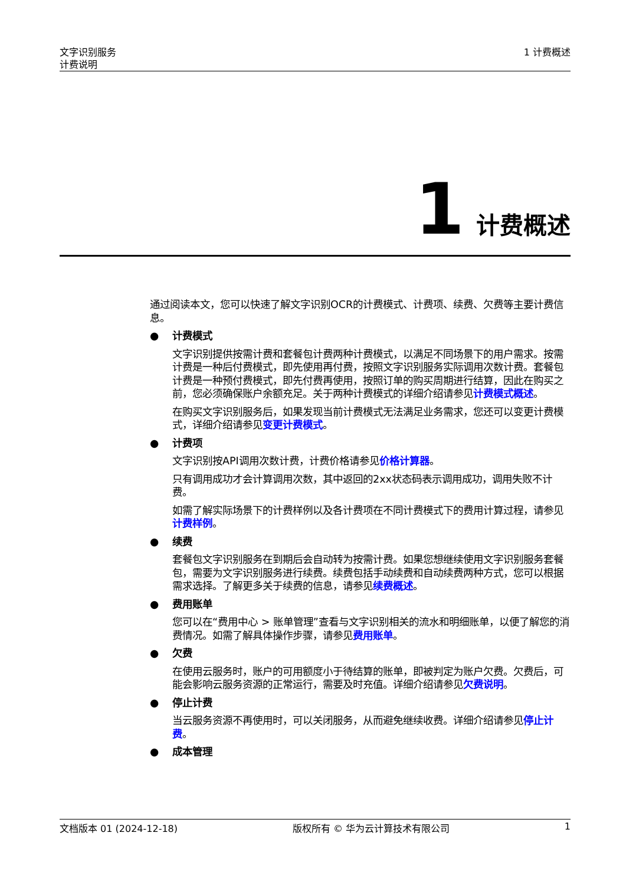文字识别服务
计费说明
1 计费概述
1 计费概述
通过阅读本文，您可以快速了解文字识别OCR的计费模式、计费项、续费、欠费等主要计费信息。
●
计费模式
文字识别提供按需计费和套餐包计费两种计费模式，以满足不同场景下的用户需求。按需计费是一种后付费模式，即先使用再付费，按照文字识别服务实际调用次数计费。套餐包计费是一种预付费模式，即先付费再使用，按照订单的购买周期进行结算，因此在购买之前，您必须确保账户余额充足。关于两种计费模式的详细介绍请参见计费模式概述。
在购买文字识别服务后，如果发现当前计费模式无法满足业务需求，您还可以变更计费模式，详细介绍请参见变更计费模式。
●
计费项
文字识别按API调用次数计费，计费价格请参见价格计算器。
只有调用成功才会计算调用次数，其中返回的2xx状态码表示调用成功，调用失败不计费。
如需了解实际场景下的计费样例以及各计费项在不同计费模式下的费用计算过程，请参见计费样例。
●
续费
套餐包文字识别服务在到期后会自动转为按需计费。如果您想继续使用文字识别服务套餐包，需要为文字识别服务进行续费。续费包括手动续费和自动续费两种方式，您可以根据需求选择。了解更多关于续费的信息，请参见续费概述。
●
费用账单
您可以在“费用中心 > 账单管理”查看与文字识别相关的流水和明细账单，以便了解您的消费情况。如需了解具体操作步骤，请参见费用账单。
●
欠费
在使用云服务时，账户的可用额度小于待结算的账单，即被判定为账户欠费。欠费后，可能会影响云服务资源的正常运行，需要及时充值。详细介绍请参见欠费说明。
●
停止计费
当云服务资源不再使用时，可以关闭服务，从而避免继续收费。详细介绍请参见停止计费。
●
成本管理
文档版本 01 (2024-12-18) 版权所有 © 华为云计算技术有限公司 1